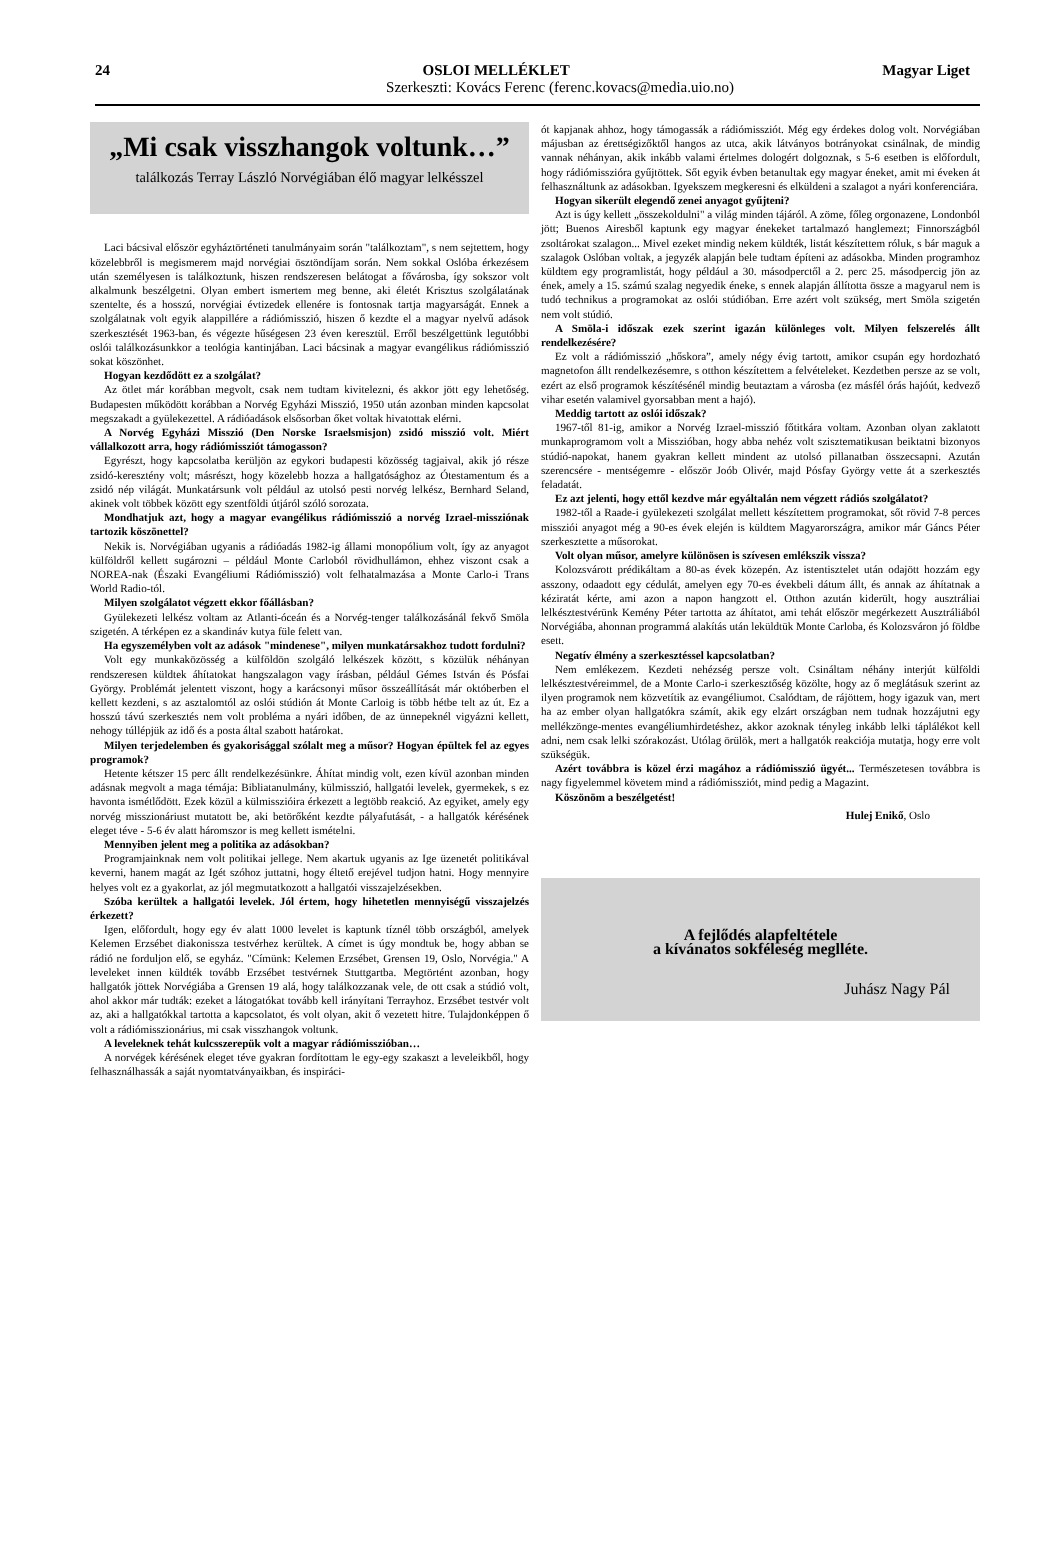24 OSLOI MELLÉKLET Magyar Liget
Szerkeszti: Kovács Ferenc (ferenc.kovacs@media.uio.no)
„Mi csak visszhangok voltunk…”
találkozás Terray László Norvégiában élő magyar lelkésszel
Laci bácsival először egyháztörténeti tanulmányaim során "találkoztam", s nem sejtettem, hogy közelebbről is megismerem majd norvégiai ösztöndíjam során. Nem sokkal Oslóba érkezésem után személyesen is találkoztunk, hiszen rendszeresen belátogat a fővárosba, így sokszor volt alkalmunk beszélgetni. Olyan embert ismertem meg benne, aki életét Krisztus szolgálatának szentelte, és a hosszú, norvégiai évtizedek ellenére is fontosnak tartja magyarságát. Ennek a szolgálatnak volt egyik alappillére a rádiómisszió, hiszen ő kezdte el a magyar nyelvű adások szerkesztését 1963-ban, és végezte hűségesen 23 éven keresztül. Erről beszélgettünk legutóbbi oslói találkozásunkkor a teológia kantinjában. Laci bácsinak a magyar evangélikus rádiómisszió sokat köszönhet.
Hogyan kezdődött ez a szolgálat?
Az ötlet már korábban megvolt, csak nem tudtam kivitelezni, és akkor jött egy lehetőség. Budapesten működött korábban a Norvég Egyházi Misszió, 1950 után azonban minden kapcsolat megszakadt a gyülekezettel. A rádióadások elsősorban őket voltak hivatottak elérni.
A Norvég Egyházi Misszió (Den Norske Israelsmisjon) zsidó misszió volt. Miért vállalkozott arra, hogy rádiómissziót támogasson?
Egyrészt, hogy kapcsolatba kerüljön az egykori budapesti közösség tagjaival, akik jó része zsidó-keresztény volt; másrészt, hogy közelebb hozza a hallgatósághoz az Ótestamentum és a zsidó nép világát. Munkatársunk volt például az utolsó pesti norvég lelkész, Bernhard Seland, akinek volt többek között egy szentföldi útjáról szóló sorozata.
Mondhatjuk azt, hogy a magyar evangélikus rádiómisszió a norvég Izrael-missziónak tartozik köszönettel?
Nekik is. Norvégiában ugyanis a rádióadás 1982-ig állami monopólium volt, így az anyagot külföldről kellett sugározni – például Monte Carloból rövidhullámon, ehhez viszont csak a NOREA-nak (Északi Evangéliumi Rádiómisszió) volt felhatalmazása a Monte Carlo-i Trans World Radio-tól.
Milyen szolgálatot végzett ekkor főállásban?
Gyülekezeti lelkész voltam az Atlanti-óceán és a Norvég-tenger találkozásánál fekvő Smöla szigetén. A térképen ez a skandináv kutya füle felett van.
Ha egyszemélyben volt az adások "mindenese", milyen munkatársakhoz tudott fordulni?
Volt egy munkaközösség a külföldön szolgáló lelkészek között, s közülük néhányan rendszeresen küldtek áhítatokat hangszalagon vagy írásban, például Gémes István és Pósfai György. Problémát jelentett viszont, hogy a karácsonyi műsor összeállítását már októberben el kellett kezdeni, s az asztalomtól az oslói stúdión át Monte Carloig is több hétbe telt az út. Ez a hosszú távú szerkesztés nem volt probléma a nyári időben, de az ünnepeknél vigyázni kellett, nehogy túllépjük az idő és a posta által szabott határokat.
Milyen terjedelemben és gyakorisággal szólalt meg a műsor? Hogyan épültek fel az egyes programok?
Hetente kétszer 15 perc állt rendelkezésünkre. Áhítat mindig volt, ezen kívül azonban minden adásnak megvolt a maga témája: Bibliatanulmány, külmisszió, hallgatói levelek, gyermekek, s ez havonta ismétlődött. Ezek közül a külmisszióira érkezett a legtöbb reakció. Az egyiket, amely egy norvég misszionáriust mutatott be, aki betörőként kezdte pályafutását, - a hallgatók kérésének eleget téve - 5-6 év alatt háromszor is meg kellett ismételni.
Mennyiben jelent meg a politika az adásokban?
Programjainknak nem volt politikai jellege. Nem akartuk ugyanis az Ige üzenetét politikával keverni, hanem magát az Igét szóhoz juttatni, hogy éltető erejével tudjon hatni. Hogy mennyire helyes volt ez a gyakorlat, az jól megmutatkozott a hallgatói visszajelzésekben.
Szóba kerültek a hallgatói levelek. Jól értem, hogy hihetetlen mennyiségű visszajelzés érkezett?
Igen, előfordult, hogy egy év alatt 1000 levelet is kaptunk tíznél több országból, amelyek Kelemen Erzsébet diakonissza testvérhez kerültek. A címet is úgy mondtuk be, hogy abban se rádió ne forduljon elő, se egyház. "Címünk: Kelemen Erzsébet, Grensen 19, Oslo, Norvégia." A leveleket innen küldték tovább Erzsébet testvérnek Stuttgartba. Megtörtént azonban, hogy hallgatók jöttek Norvégiába a Grensen 19 alá, hogy találkozzanak vele, de ott csak a stúdió volt, ahol akkor már tudták: ezeket a látogatókat tovább kell irányítani Terrayhoz. Erzsébet testvér volt az, aki a hallgatókkal tartotta a kapcsolatot, és volt olyan, akit ő vezetett hitre. Tulajdonképpen ő volt a rádiómisszionárius, mi csak visszhangok voltunk.
A leveleknek tehát kulcsszerepük volt a magyar rádiómisszióban…
A norvégek kérésének eleget téve gyakran fordítottam le egy-egy szakaszt a leveleikből, hogy felhasználhassák a saját nyomtatványaikban, és inspiráci-
ót kapjanak ahhoz, hogy támogassák a rádiómissziót. Még egy érdekes dolog volt. Norvégiában májusban az érettségizőktől hangos az utca, akik látványos botrányokat csinálnak, de mindig vannak néhányan, akik inkább valami értelmes dologért dolgoznak, s 5-6 esetben is előfordult, hogy rádiómisszióra gyűjtöttek. Sőt egyik évben betanultak egy magyar éneket, amit mi éveken át felhasználtunk az adásokban. Igyekszem megkeresni és elküldeni a szalagot a nyári konferenciára.
Hogyan sikerült elegendő zenei anyagot gyűjteni?
Azt is úgy kellett „összekoldulni" a világ minden tájáról. A zöme, főleg orgonazene, Londonból jött; Buenos Airesből kaptunk egy magyar énekeket tartalmazó hanglemezt; Finnországból zsoltárokat szalagon... Mivel ezeket mindig nekem küldték, listát készítettem róluk, s bár maguk a szalagok Oslóban voltak, a jegyzék alapján bele tudtam építeni az adásokba. Minden programhoz küldtem egy programlistát, hogy például a 30. másodperctől a 2. perc 25. másodpercig jön az ének, amely a 15. számú szalag negyedik éneke, s ennek alapján állította össze a magyarul nem is tudó technikus a programokat az oslói stúdióban. Erre azért volt szükség, mert Smöla szigetén nem volt stúdió.
A Smöla-i időszak ezek szerint igazán különleges volt. Milyen felszerelés állt rendelkezésére?
Ez volt a rádiómisszió „hőskora”, amely négy évig tartott, amikor csupán egy hordozható magnetofon állt rendelkezésemre, s otthon készítettem a felvételeket. Kezdetben persze az se volt, ezért az első programok készítésénél mindig beutaztam a városba (ez másfél órás hajóút, kedvező vihar esetén valamivel gyorsabban ment a hajó).
Meddig tartott az oslói időszak?
1967-től 81-ig, amikor a Norvég Izrael-misszió főtitkára voltam. Azonban olyan zaklatott munkaprogramom volt a Misszióban, hogy abba nehéz volt szisztematikusan beiktatni bizonyos stúdió-napokat, hanem gyakran kellett mindent az utolsó pillanatban összecsapni. Azután szerencsére - mentségemre - először Joób Olivér, majd Pósfay György vette át a szerkesztés feladatát.
Ez azt jelenti, hogy ettől kezdve már egyáltalán nem végzett rádiós szolgálatot?
1982-től a Raade-i gyülekezeti szolgálat mellett készítettem programokat, sőt rövid 7-8 perces missziói anyagot még a 90-es évek elején is küldtem Magyarországra, amikor már Gáncs Péter szerkesztette a műsorokat.
Volt olyan műsor, amelyre különösen is szívesen emlékszik vissza?
Kolozsvárott prédikáltam a 80-as évek közepén. Az istentisztelet után odajött hozzám egy asszony, odaadott egy cédulát, amelyen egy 70-es évekbeli dátum állt, és annak az áhítatnak a kéziratát kérte, ami azon a napon hangzott el. Otthon azután kiderült, hogy ausztráliai lelkésztestvérünk Kemény Péter tartotta az áhítatot, ami tehát először megérkezett Ausztráliából Norvégiába, ahonnan programmá alakítás után leküldtük Monte Carloba, és Kolozsváron jó földbe esett.
Negatív élmény a szerkesztéssel kapcsolatban?
Nem emlékezem. Kezdeti nehézség persze volt. Csináltam néhány interjút külföldi lelkésztestvéreimmel, de a Monte Carlo-i szerkesztőség közölte, hogy az ő meglátásuk szerint az ilyen programok nem közvetítik az evangéliumot. Csalódtam, de rájöttem, hogy igazuk van, mert ha az ember olyan hallgatókra számít, akik egy elzárt országban nem tudnak hozzájutni egy mellékzönge-mentes evangéliumhirdetéshez, akkor azoknak tényleg inkább lelki táplálékot kell adni, nem csak lelki szórakozást. Utólag örülök, mert a hallgatók reakciója mutatja, hogy erre volt szükségük.
Azért továbbra is közel érzi magához a rádiómisszió ügyét... Természetesen továbbra is nagy figyelemmel követem mind a rádiómissziót, mind pedig a Magazint.
Köszönöm a beszélgetést!
Hulej Enikő, Oslo
A fejlődés alapfeltétele
a kívánatos sokféleség meglléte.
Juhász Nagy Pál